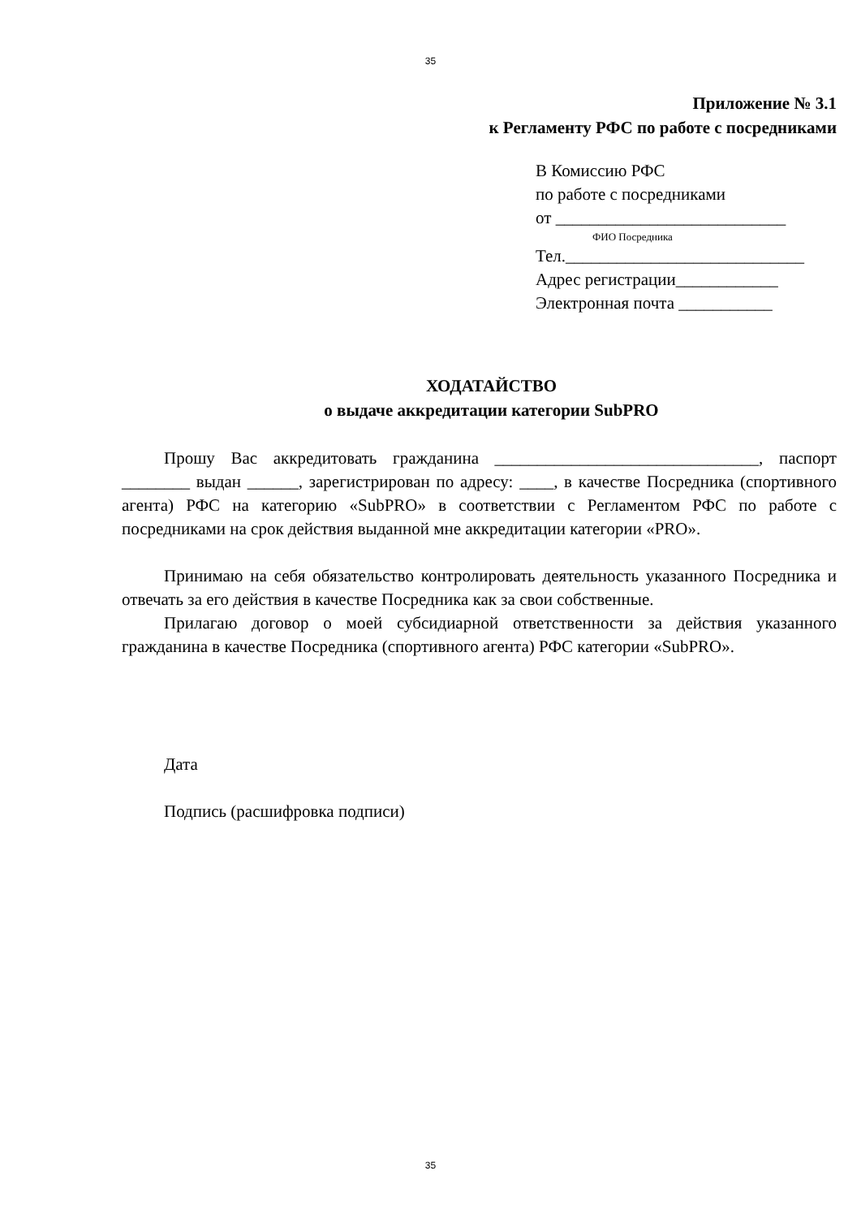35
Приложение № 3.1
к Регламенту РФС по работе с посредниками
В Комиссию РФС
по работе с посредниками
от ___________________________
ФИО Посредника
Тел.____________________________
Адрес регистрации____________
Электронная почта ___________
ХОДАТАЙСТВО
о выдаче аккредитации категории SubPRO
Прошу Вас аккредитовать гражданина _______________________________, паспорт ________ выдан ______, зарегистрирован по адресу: ____, в качестве Посредника (спортивного агента) РФС на категорию «SubPRO» в соответствии с Регламентом РФС по работе с посредниками на срок действия выданной мне аккредитации категории «PRO».
Принимаю на себя обязательство контролировать деятельность указанного Посредника и отвечать за его действия в качестве Посредника как за свои собственные.
Прилагаю договор о моей субсидиарной ответственности за действия указанного гражданина в качестве Посредника (спортивного агента) РФС категории «SubPRO».
Дата
Подпись (расшифровка подписи)
35